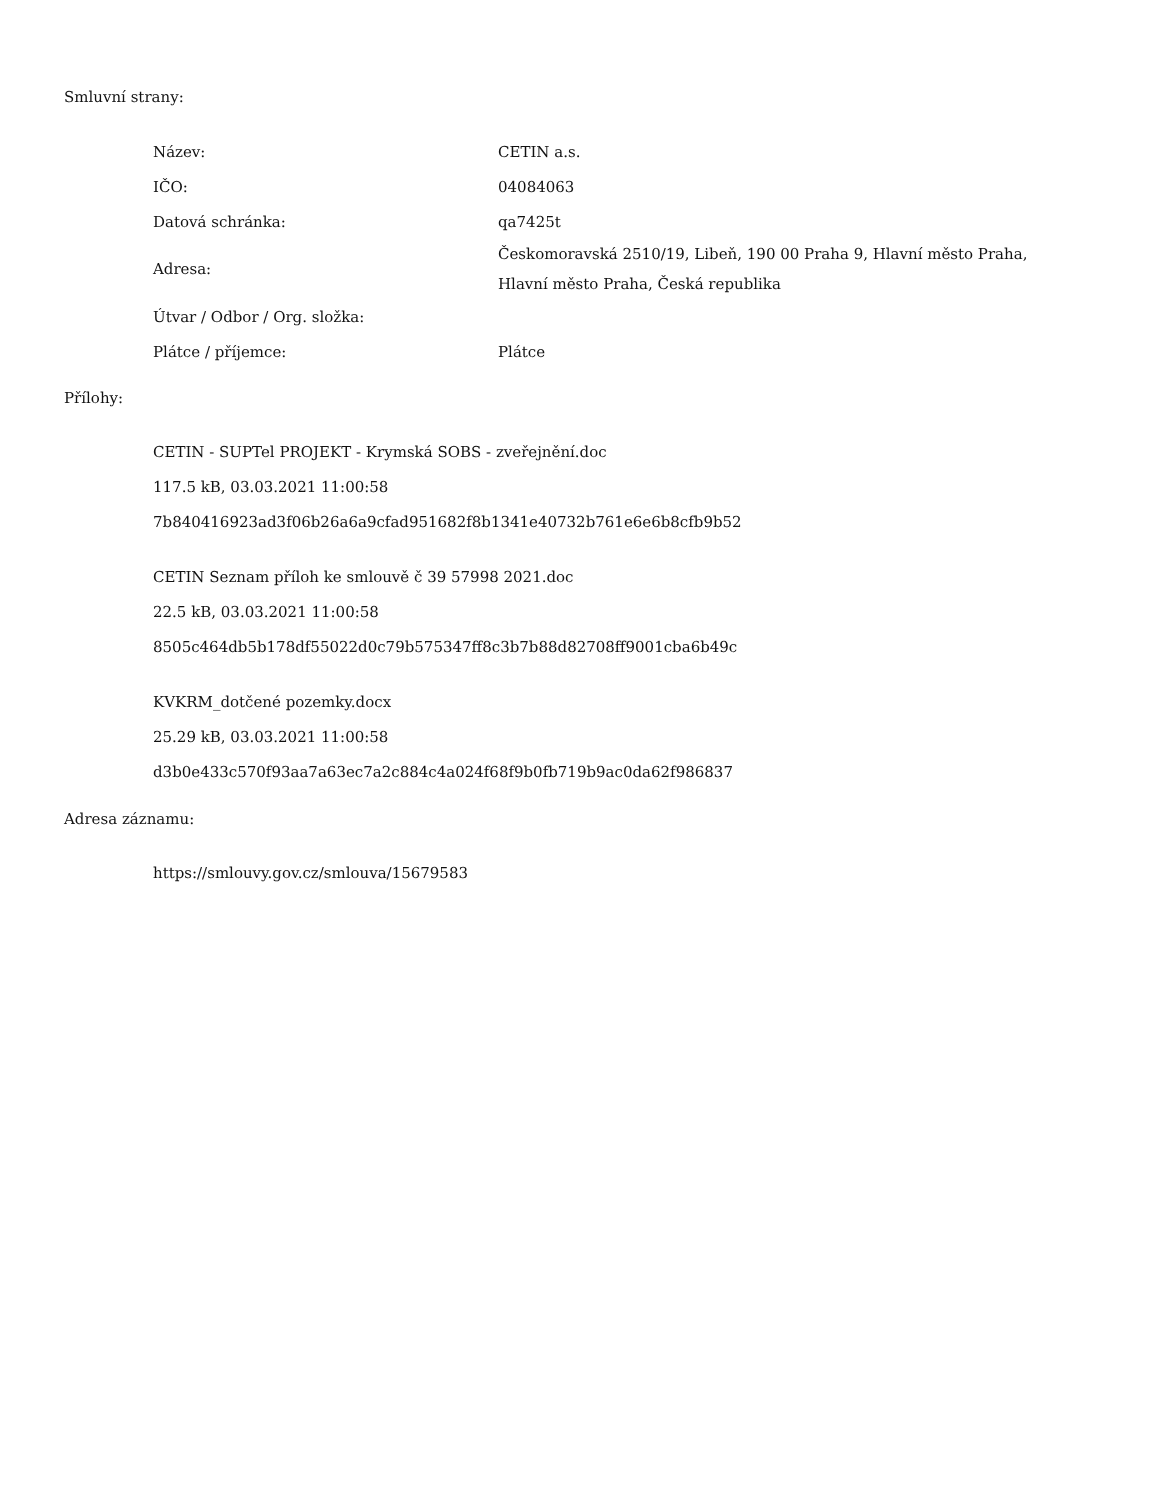Smluvní strany:
| Název: | CETIN a.s. |
| IČO: | 04084063 |
| Datová schránka: | qa7425t |
| Adresa: | Českomoravská 2510/19, Libeň, 190 00 Praha 9, Hlavní město Praha, Hlavní město Praha, Česká republika |
| Útvar / Odbor / Org. složka: | |
| Plátce / příjemce: | Plátce |
Přílohy:
CETIN - SUPTel PROJEKT - Krymská SOBS - zveřejnění.doc
117.5 kB, 03.03.2021 11:00:58
7b840416923ad3f06b26a6a9cfad951682f8b1341e40732b761e6e6b8cfb9b52
CETIN Seznam příloh ke smlouvě č 39 57998 2021.doc
22.5 kB, 03.03.2021 11:00:58
8505c464db5b178df55022d0c79b575347ff8c3b7b88d82708ff9001cba6b49c
KVKRM_dotčené pozemky.docx
25.29 kB, 03.03.2021 11:00:58
d3b0e433c570f93aa7a63ec7a2c884c4a024f68f9b0fb719b9ac0da62f986837
Adresa záznamu:
https://smlouvy.gov.cz/smlouva/15679583